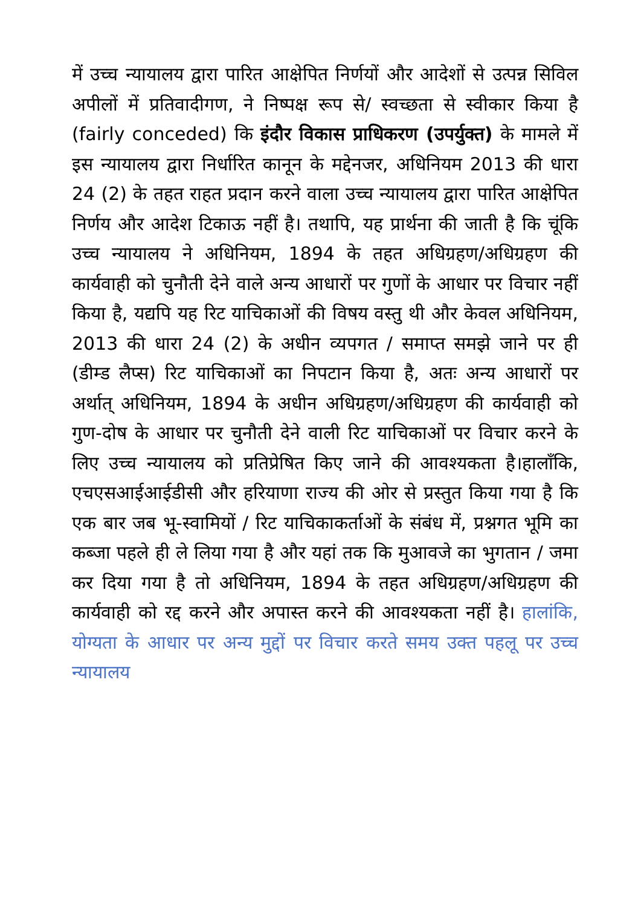में उच्च न्यायालय द्वारा पारित आक्षेपित निर्णयों और आदेशों से उत्पन्न सिविल अपीलों में प्रतिवादीगण, ने निष्पक्ष रूप से/ स्वच्छता से स्वीकार किया है (fairly conceded) कि इंदौर विकास प्राधिकरण (उपर्युक्त) के मामले में इस न्यायालय द्वारा निर्धारित कानून के मद्देनजर, अधिनियम 2013 की धारा 24 (2) के तहत राहत प्रदान करने वाला उच्च न्यायालय द्वारा पारित आक्षेपित निर्णय और आदेश टिकाऊ नहीं है। तथापि, यह प्रार्थना की जाती है कि चूंकि उच्च न्यायालय ने अधिनियम, 1894 के तहत अधिग्रहण/अधिग्रहण की कार्यवाही को चुनौती देने वाले अन्य आधारों पर गुणों के आधार पर विचार नहीं किया है, यद्यपि यह रिट याचिकाओं की विषय वस्तु थी और केवल अधिनियम, 2013 की धारा 24 (2) के अधीन व्यपगत / समाप्त समझे जाने पर ही (डीम्ड लैप्स) रिट याचिकाओं का निपटान किया है, अतः अन्य आधारों पर अर्थात् अधिनियम, 1894 के अधीन अधिग्रहण/अधिग्रहण की कार्यवाही को गुण-दोष के आधार पर चुनौती देने वाली रिट याचिकाओं पर विचार करने के लिए उच्च न्यायालय को प्रतिप्रेषित किए जाने की आवश्यकता है।हालाँकि, एचएसआईआईडीसी और हरियाणा राज्य की ओर से प्रस्तुत किया गया है कि एक बार जब भू-स्वामियों / रिट याचिकाकर्ताओं के संबंध में, प्रश्नगत भूमि का कब्जा पहले ही ले लिया गया है और यहां तक कि मुआवजे का भुगतान / जमा कर दिया गया है तो अधिनियम, 1894 के तहत अधिग्रहण/अधिग्रहण की कार्यवाही को रद्द करने और अपास्त करने की आवश्यकता नहीं है। हालांकि, योग्यता के आधार पर अन्य मुद्दों पर विचार करते समय उक्त पहलू पर उच्च न्यायालय